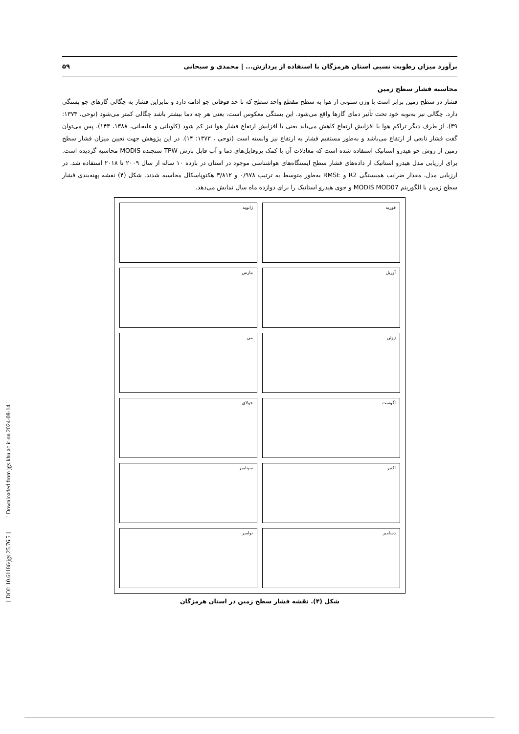برآورد میزان رطوبت نسبی استان هرمزگان با استفاده از پردازش... | محمدی و سبحانی ۵۹
محاسبه فشار سطح زمین
فشار در سطح زمین برابر است با وزن ستونی از هوا به سطح مقطع واحد سطح که تا حد فوقانی جو ادامه دارد و بنابراین فشار به چگالی گازهای جو بستگی دارد. چگالی نیز به‌نوبه خود تحت تأثیر دمای گازها واقع می‌شود. این بستگی معکوس است، یعنی هر چه دما بیشتر باشد چگالی کمتر می‌شود (نوحی، ۱۳۷۳: ۳۹). از طرف دیگر تراکم هوا با افزایش ارتفاع کاهش می‌یابد یعنی با افزایش ارتفاع فشار هوا نیز کم شود (کاویانی و علیجانی، ۱۳۸۸، ۱۴۳). پس می‌توان گفت فشار تابعی از ارتفاع می‌باشد و به‌طور مستقیم فشار به ارتفاع نیز وابسته است (نوحی ، ۱۳۷۳: ۱۴). در این پژوهش جهت تعیین میزان فشار سطح زمین از روش جو هیدرو استاتیک استفاده شده است که معادلات آن با کمک پروفایل‌های دما و آب قابل بارش TPW سنجنده MODIS محاسبه گردیده است. برای ارزیابی مدل هیدرو استاتیک از داده‌های فشار سطح ایستگاه‌های هواشناسی موجود در استان در بازده ۱۰ ساله از سال ۲۰۰۹ تا ۲۰۱۸ استفاده شد. در ارزیابی مدل، مقدار ضرایب همبستگی R2 و RMSE به‌طور متوسط به ترتیب ۰/۹۷۸ و ۳/۸۱۲ هکتوپاسکال محاسبه شدند. شکل (۴) نقشه پهنه‌بندی فشار سطح زمین با الگوریتم MODIS MOD07 و جوی هیدرو استاتیک را برای دوازده ماه سال نمایش می‌دهد.
ژانویه
فوریه
مارس
آوریل
می
ژوئن
جولای
اگوست
سپتامبر
اکتبر
نوامبر
دسامبر
شکل (۴). نقشه فشار سطح زمین در استان هرمزگان
[ DOI: 10.61186/jgs.25.76.5 ] [ Downloaded from jgs.khu.ac.ir on 2024-08-14 ]